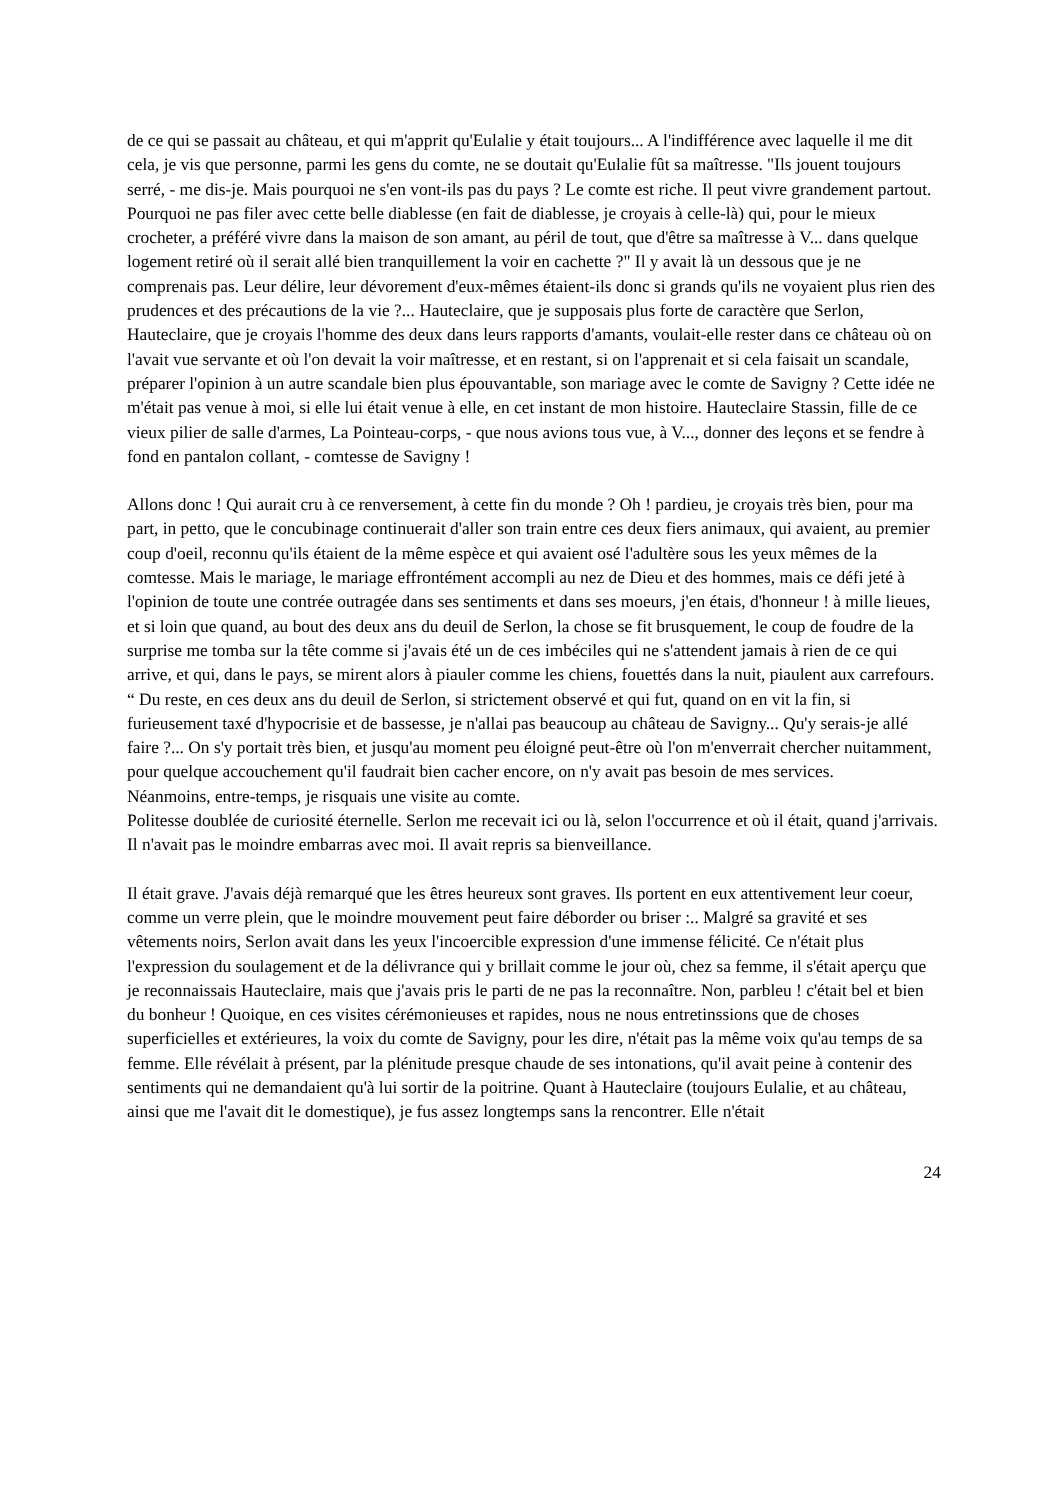de ce qui se passait au château, et qui m'apprit qu'Eulalie y était toujours... A l'indifférence avec laquelle il me dit cela, je vis que personne, parmi les gens du comte, ne se doutait qu'Eulalie fût sa maîtresse. "Ils jouent toujours serré, - me dis-je. Mais pourquoi ne s'en vont-ils pas du pays ? Le comte est riche. Il peut vivre grandement partout. Pourquoi ne pas filer avec cette belle diablesse (en fait de diablesse, je croyais à celle-là) qui, pour le mieux crocheter, a préféré vivre dans la maison de son amant, au péril de tout, que d'être sa maîtresse à V... dans quelque logement retiré où il serait allé bien tranquillement la voir en cachette ?" Il y avait là un dessous que je ne comprenais pas. Leur délire, leur dévorement d'eux-mêmes étaient-ils donc si grands qu'ils ne voyaient plus rien des prudences et des précautions de la vie ?... Hauteclaire, que je supposais plus forte de caractère que Serlon, Hauteclaire, que je croyais l'homme des deux dans leurs rapports d'amants, voulait-elle rester dans ce château où on l'avait vue servante et où l'on devait la voir maîtresse, et en restant, si on l'apprenait et si cela faisait un scandale, préparer l'opinion à un autre scandale bien plus épouvantable, son mariage avec le comte de Savigny ? Cette idée ne m'était pas venue à moi, si elle lui était venue à elle, en cet instant de mon histoire. Hauteclaire Stassin, fille de ce vieux pilier de salle d'armes, La Pointeau-corps, - que nous avions tous vue, à V..., donner des leçons et se fendre à fond en pantalon collant, - comtesse de Savigny !
Allons donc ! Qui aurait cru à ce renversement, à cette fin du monde ? Oh ! pardieu, je croyais très bien, pour ma part, in petto, que le concubinage continuerait d'aller son train entre ces deux fiers animaux, qui avaient, au premier coup d'oeil, reconnu qu'ils étaient de la même espèce et qui avaient osé l'adultère sous les yeux mêmes de la comtesse. Mais le mariage, le mariage effrontément accompli au nez de Dieu et des hommes, mais ce défi jeté à l'opinion de toute une contrée outragée dans ses sentiments et dans ses moeurs, j'en étais, d'honneur ! à mille lieues, et si loin que quand, au bout des deux ans du deuil de Serlon, la chose se fit brusquement, le coup de foudre de la surprise me tomba sur la tête comme si j'avais été un de ces imbéciles qui ne s'attendent jamais à rien de ce qui arrive, et qui, dans le pays, se mirent alors à piauler comme les chiens, fouettés dans la nuit, piaulent aux carrefours.
“ Du reste, en ces deux ans du deuil de Serlon, si strictement observé et qui fut, quand on en vit la fin, si furieusement taxé d'hypocrisie et de bassesse, je n'allai pas beaucoup au château de Savigny... Qu'y serais-je allé faire ?... On s'y portait très bien, et jusqu'au moment peu éloigné peut-être où l'on m'enverrait chercher nuitamment, pour quelque accouchement qu'il faudrait bien cacher encore, on n'y avait pas besoin de mes services.
Néanmoins, entre-temps, je risquais une visite au comte.
Politesse doublée de curiosité éternelle. Serlon me recevait ici ou là, selon l'occurrence et où il était, quand j'arrivais. Il n'avait pas le moindre embarras avec moi. Il avait repris sa bienveillance.
Il était grave. J'avais déjà remarqué que les êtres heureux sont graves. Ils portent en eux attentivement leur coeur, comme un verre plein, que le moindre mouvement peut faire déborder ou briser :.. Malgré sa gravité et ses vêtements noirs, Serlon avait dans les yeux l'incoercible expression d'une immense félicité. Ce n'était plus l'expression du soulagement et de la délivrance qui y brillait comme le jour où, chez sa femme, il s'était aperçu que je reconnaissais Hauteclaire, mais que j'avais pris le parti de ne pas la reconnaître. Non, parbleu ! c'était bel et bien du bonheur ! Quoique, en ces visites cérémonieuses et rapides, nous ne nous entretinssions que de choses superficielles et extérieures, la voix du comte de Savigny, pour les dire, n'était pas la même voix qu'au temps de sa femme. Elle révélait à présent, par la plénitude presque chaude de ses intonations, qu'il avait peine à contenir des sentiments qui ne demandaient qu'à lui sortir de la poitrine. Quant à Hauteclaire (toujours Eulalie, et au château, ainsi que me l'avait dit le domestique), je fus assez longtemps sans la rencontrer. Elle n'était
24